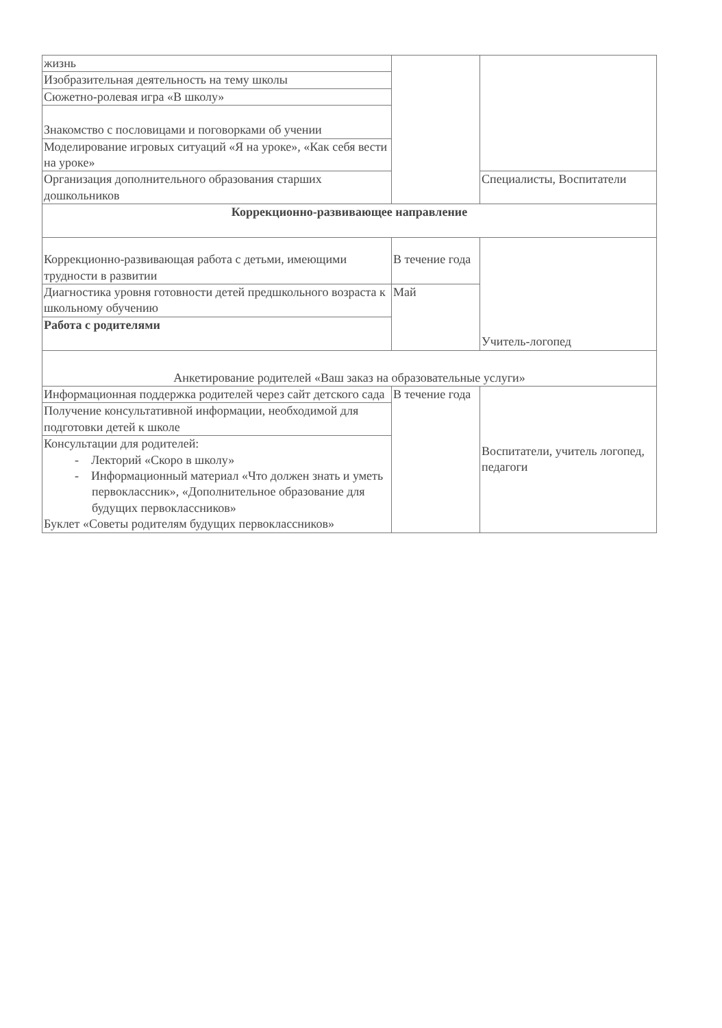| жизнь | | |
| Изобразительная деятельность на тему школы | | |
| Сюжетно-ролевая игра «В школу» | | |
| Знакомство с пословицами и поговорками об учении | | |
| Моделирование игровых ситуаций «Я на уроке», «Как себя вести на уроке» | | |
| Организация дополнительного образования старших дошкольников | | Специалисты, Воспитатели |
| Коррекционно-развивающее направление | | |
| Коррекционно-развивающая работа с детьми, имеющими трудности в развитии | В течение года | Учитель-логопед |
| Диагностика уровня готовности детей предшкольного возраста к школьному обучению | Май | |
| Работа с родителями | | |
| Анкетирование родителей «Ваш заказ на образовательные услуги» | | |
| Информационная поддержка родителей через сайт детского сада | В течение года | Воспитатели, учитель логопед, педагоги |
| Получение консультативной информации, необходимой для подготовки детей к школе | | |
| Консультации для родителей: - Лекторий «Скоро в школу» - Информационный материал «Что должен знать и уметь первоклассник», «Дополнительное образование для будущих первоклассников» Буклет «Советы родителям будущих первоклассников» | | |